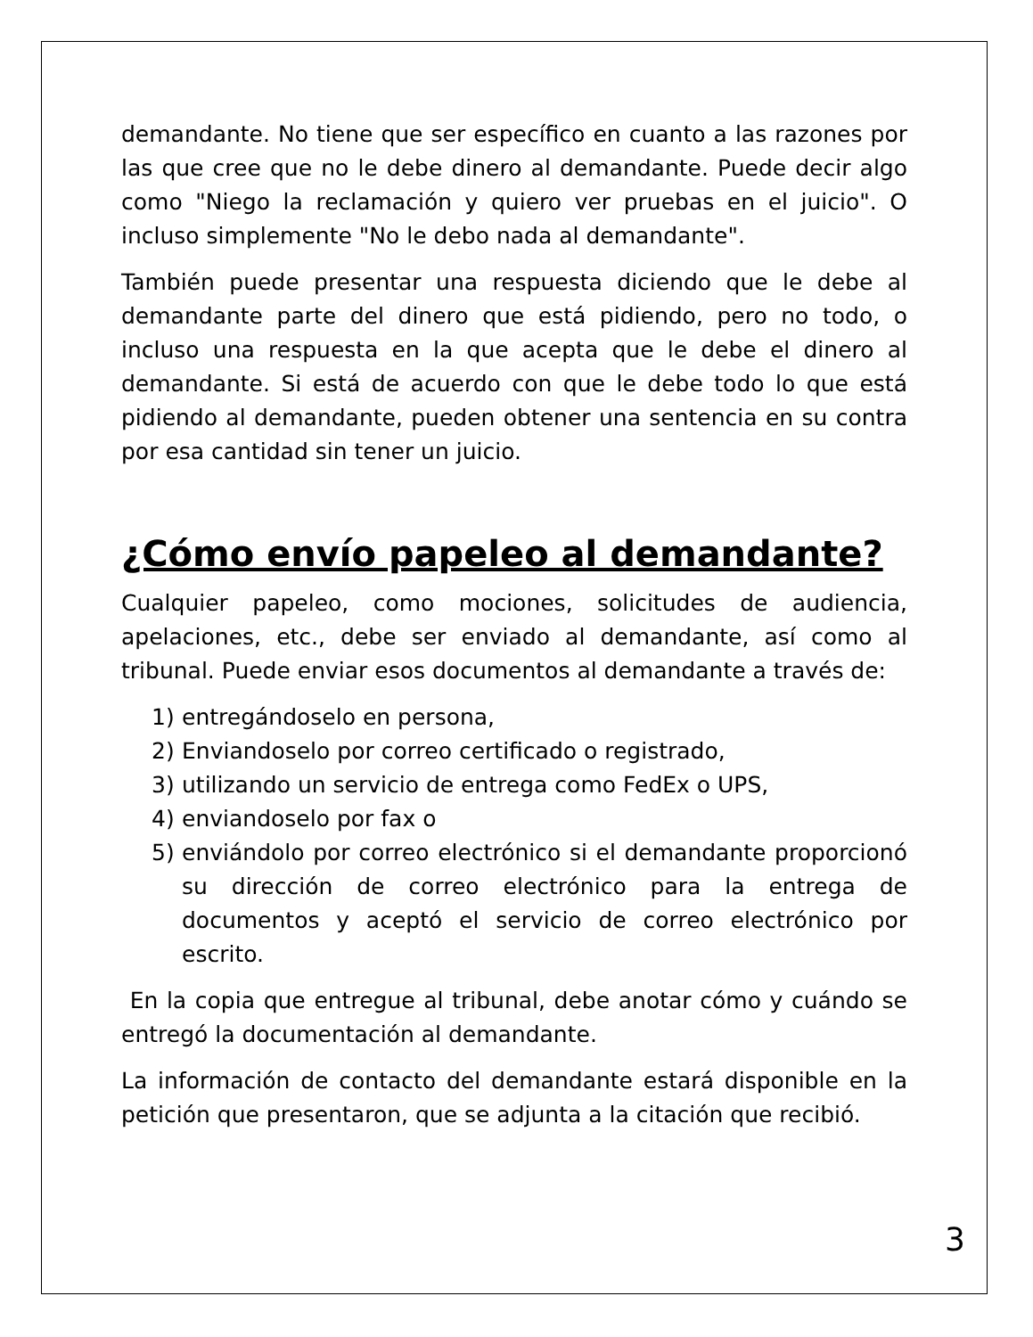demandante. No tiene que ser específico en cuanto a las razones por las que cree que no le debe dinero al demandante. Puede decir algo como "Niego la reclamación y quiero ver pruebas en el juicio". O incluso simplemente "No le debo nada al demandante".
También puede presentar una respuesta diciendo que le debe al demandante parte del dinero que está pidiendo, pero no todo, o incluso una respuesta en la que acepta que le debe el dinero al demandante. Si está de acuerdo con que le debe todo lo que está pidiendo al demandante, pueden obtener una sentencia en su contra por esa cantidad sin tener un juicio.
¿Cómo envío papeleo al demandante?
Cualquier papeleo, como mociones, solicitudes de audiencia, apelaciones, etc., debe ser enviado al demandante, así como al tribunal. Puede enviar esos documentos al demandante a través de:
1) entregándoselo en persona,
2) Enviandoselo por correo certificado o registrado,
3) utilizando un servicio de entrega como FedEx o UPS,
4) enviandoselo por fax o
5) enviándolo por correo electrónico si el demandante proporcionó su dirección de correo electrónico para la entrega de documentos y aceptó el servicio de correo electrónico por escrito.
En la copia que entregue al tribunal, debe anotar cómo y cuándo se entregó la documentación al demandante.
La información de contacto del demandante estará disponible en la petición que presentaron, que se adjunta a la citación que recibió.
3